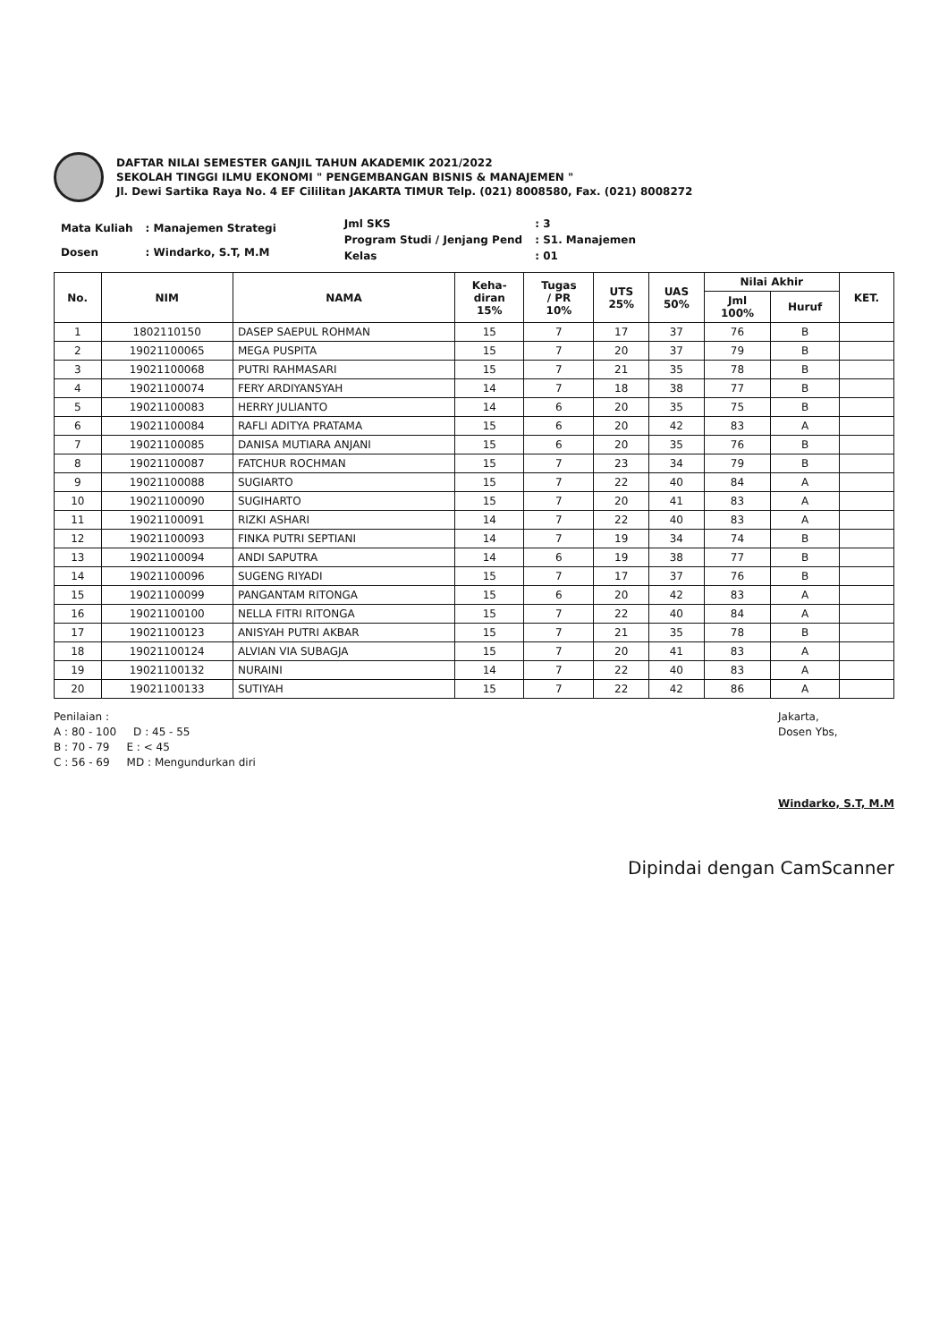DAFTAR NILAI SEMESTER GANJIL TAHUN AKADEMIK 2021/2022
SEKOLAH TINGGI ILMU EKONOMI " PENGEMBANGAN BISNIS & MANAJEMEN "
Jl. Dewi Sartika Raya No. 4 EF Cililitan JAKARTA TIMUR Telp. (021) 8008580, Fax. (021) 8008272
| Mata Kuliah | : Manajemen Strategi |
| Dosen | : Windarko, S.T, M.M |
| Jml SKS | : 3 |
| Program Studi / Jenjang Pend | : S1. Manajemen |
| Kelas | : 01 |
| No. | NIM | NAMA | Keha- diran 15% | Tugas / PR 10% | UTS 25% | UAS 50% | Nilai Akhir | | KET. |
| --- | --- | --- | --- | --- | --- | --- | --- | --- | --- |
| | | | | | | | Jml 100% | Huruf | |
| 1 | 1802110150 | DASEP SAEPUL ROHMAN | 15 | 7 | 17 | 37 | 76 | B | |
| 2 | 19021100065 | MEGA PUSPITA | 15 | 7 | 20 | 37 | 79 | B | |
| 3 | 19021100068 | PUTRI RAHMASARI | 15 | 7 | 21 | 35 | 78 | B | |
| 4 | 19021100074 | FERY ARDIYANSYAH | 14 | 7 | 18 | 38 | 77 | B | |
| 5 | 19021100083 | HERRY JULIANTO | 14 | 6 | 20 | 35 | 75 | B | |
| 6 | 19021100084 | RAFLI ADITYA PRATAMA | 15 | 6 | 20 | 42 | 83 | A | |
| 7 | 19021100085 | DANISA MUTIARA ANJANI | 15 | 6 | 20 | 35 | 76 | B | |
| 8 | 19021100087 | FATCHUR ROCHMAN | 15 | 7 | 23 | 34 | 79 | B | |
| 9 | 19021100088 | SUGIARTO | 15 | 7 | 22 | 40 | 84 | A | |
| 10 | 19021100090 | SUGIHARTO | 15 | 7 | 20 | 41 | 83 | A | |
| 11 | 19021100091 | RIZKI ASHARI | 14 | 7 | 22 | 40 | 83 | A | |
| 12 | 19021100093 | FINKA PUTRI SEPTIANI | 14 | 7 | 19 | 34 | 74 | B | |
| 13 | 19021100094 | ANDI SAPUTRA | 14 | 6 | 19 | 38 | 77 | B | |
| 14 | 19021100096 | SUGENG RIYADI | 15 | 7 | 17 | 37 | 76 | B | |
| 15 | 19021100099 | PANGANTAM RITONGA | 15 | 6 | 20 | 42 | 83 | A | |
| 16 | 19021100100 | NELLA FITRI RITONGA | 15 | 7 | 22 | 40 | 84 | A | |
| 17 | 19021100123 | ANISYAH PUTRI AKBAR | 15 | 7 | 21 | 35 | 78 | B | |
| 18 | 19021100124 | ALVIAN VIA SUBAGJA | 15 | 7 | 20 | 41 | 83 | A | |
| 19 | 19021100132 | NURAINI | 14 | 7 | 22 | 40 | 83 | A | |
| 20 | 19021100133 | SUTIYAH | 15 | 7 | 22 | 42 | 86 | A | |
Penilaian :
A : 80 - 100 D : 45 - 55
B : 70 - 79 E : < 45
C : 56 - 69 MD : Mengundurkan diri
Jakarta,
Dosen Ybs,
Windarko, S.T, M.M
Dipindai dengan CamScanner